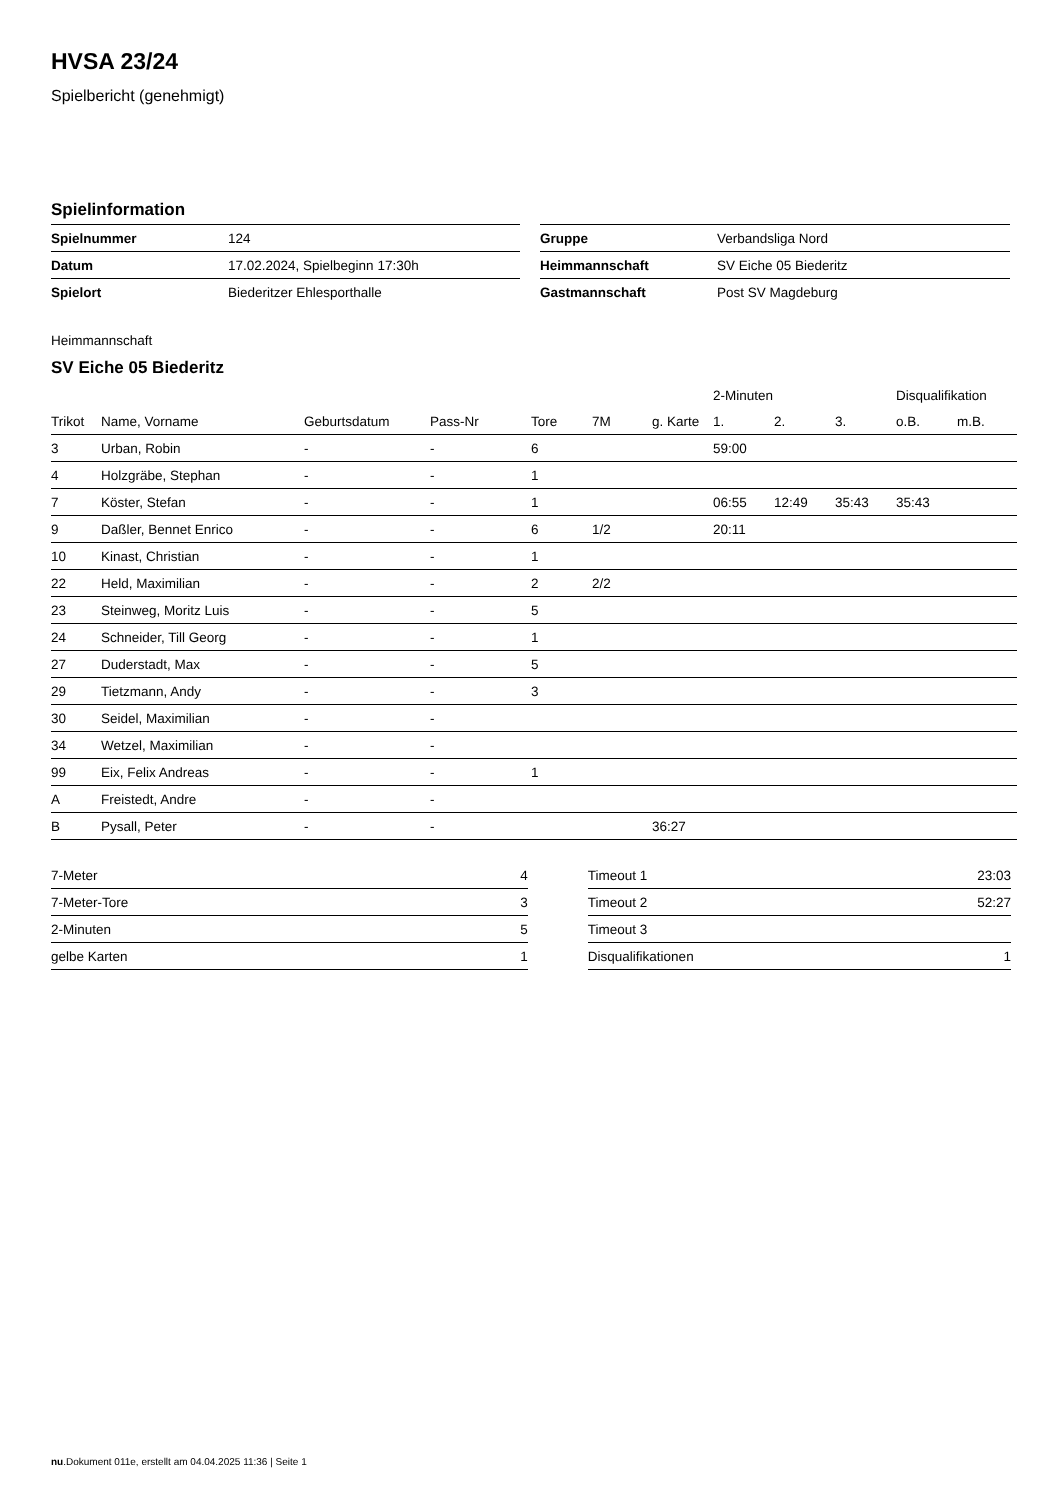HVSA 23/24
Spielbericht (genehmigt)
Spielinformation
| Spielnummer | 124 |
| Datum | 17.02.2024, Spielbeginn 17:30h |
| Spielort | Biederitzer Ehlesporthalle |
| Gruppe | Verbandsliga Nord |
| Heimmannschaft | SV Eiche 05 Biederitz |
| Gastmannschaft | Post SV Magdeburg |
Heimmannschaft
SV Eiche 05 Biederitz
| | | | | | | | 2-Minuten | | | Disqualifikation | |
| --- | --- | --- | --- | --- | --- | --- | --- | --- | --- | --- | --- |
| Trikot | Name, Vorname | Geburtsdatum | Pass-Nr | Tore | 7M | g. Karte | 1. | 2. | 3. | o.B. | m.B. |
| 3 | Urban, Robin | - | - | 6 | | | 59:00 | | | | |
| 4 | Holzgräbe, Stephan | - | - | 1 | | | | | | | |
| 7 | Köster, Stefan | - | - | 1 | | | 06:55 | 12:49 | 35:43 | 35:43 | |
| 9 | Daßler, Bennet Enrico | - | - | 6 | 1/2 | | 20:11 | | | | |
| 10 | Kinast, Christian | - | - | 1 | | | | | | | |
| 22 | Held, Maximilian | - | - | 2 | 2/2 | | | | | | |
| 23 | Steinweg, Moritz Luis | - | - | 5 | | | | | | | |
| 24 | Schneider, Till Georg | - | - | 1 | | | | | | | |
| 27 | Duderstadt, Max | - | - | 5 | | | | | | | |
| 29 | Tietzmann, Andy | - | - | 3 | | | | | | | |
| 30 | Seidel, Maximilian | - | - | | | | | | | | |
| 34 | Wetzel, Maximilian | - | - | | | | | | | | |
| 99 | Eix, Felix Andreas | - | - | 1 | | | | | | | |
| A | Freistedt, Andre | - | - | | | | | | | | |
| B | Pysall, Peter | - | - | | | 36:27 | | | | | |
| 7-Meter | 4 |
| 7-Meter-Tore | 3 |
| 2-Minuten | 5 |
| gelbe Karten | 1 |
| Timeout 1 | 23:03 |
| Timeout 2 | 52:27 |
| Timeout 3 | |
| Disqualifikationen | 1 |
nu.Dokument 011e, erstellt am 04.04.2025 11:36 | Seite 1